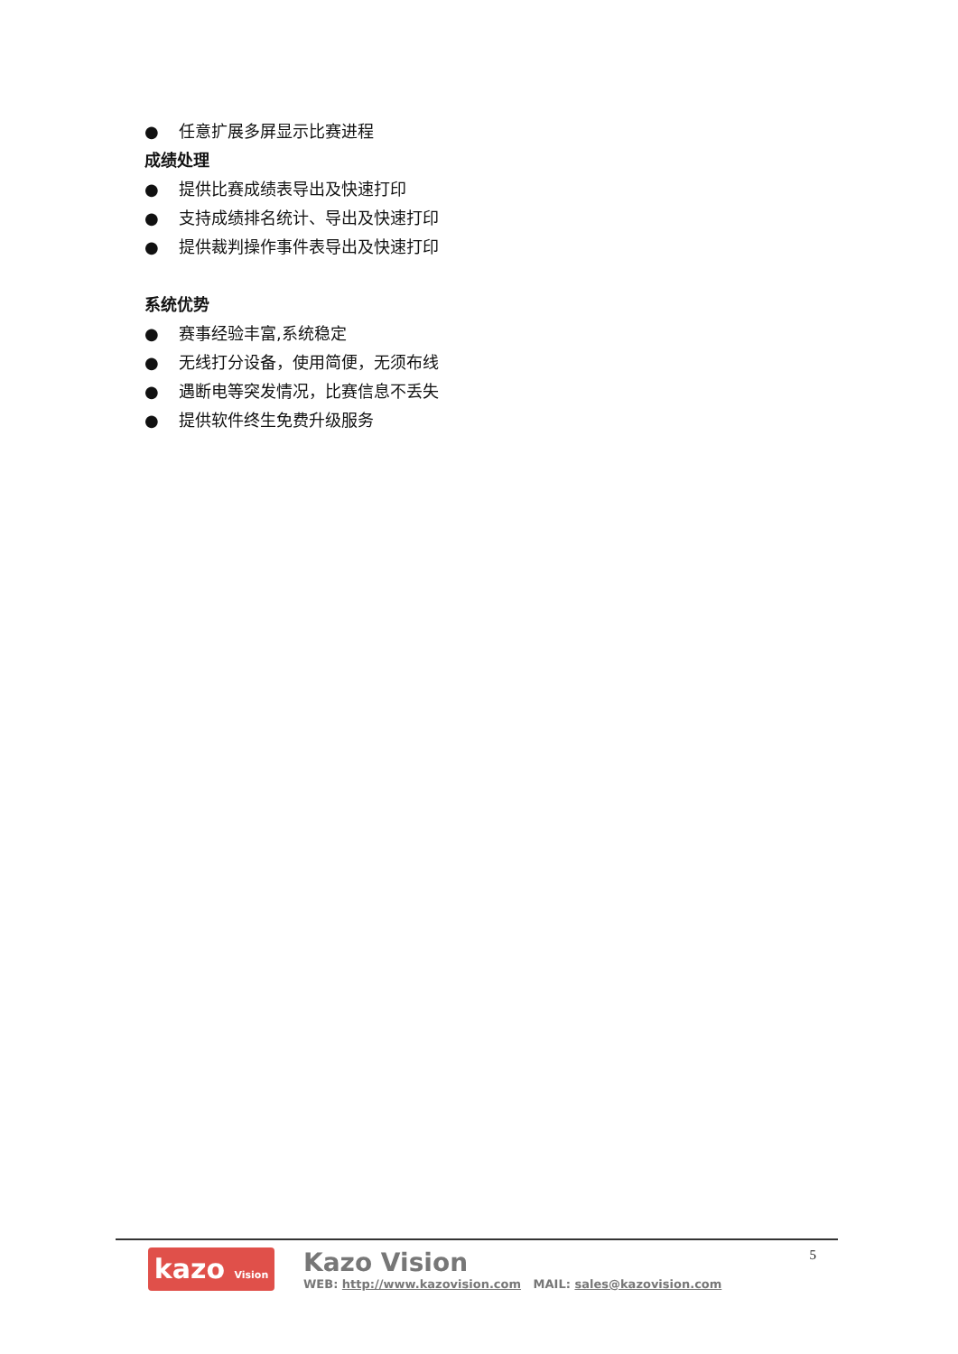● 任意扩展多屏显示比赛进程
成绩处理
● 提供比赛成绩表导出及快速打印
● 支持成绩排名统计、导出及快速打印
● 提供裁判操作事件表导出及快速打印
系统优势
● 赛事经验丰富,系统稳定
● 无线打分设备，使用简便，无须布线
● 遇断电等突发情况，比赛信息不丢失
● 提供软件终生免费升级服务
kazo Vision
Kazo Vision
WEB: http://www.kazovision.com MAIL: sales@kazovision.com
5